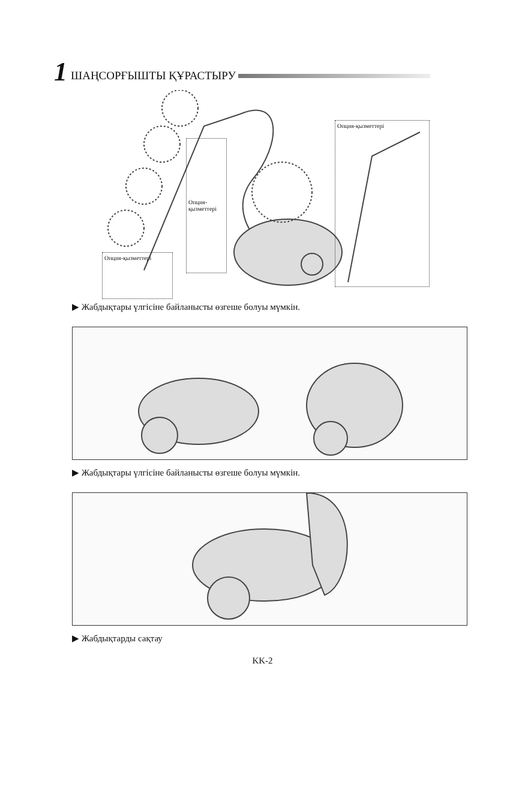1 ШАҢСОРҒЫШТЫ ҚҰРАСТЫРУ
Опция-қызметтері
Опция-қызметтері
Опция-қызметтері
▶ Жабдықтары үлгісіне байланысты өзгеше болуы мүмкін.
▶ Жабдықтары үлгісіне байланысты өзгеше болуы мүмкін.
▶ Жабдықтарды сақтау
KK-2